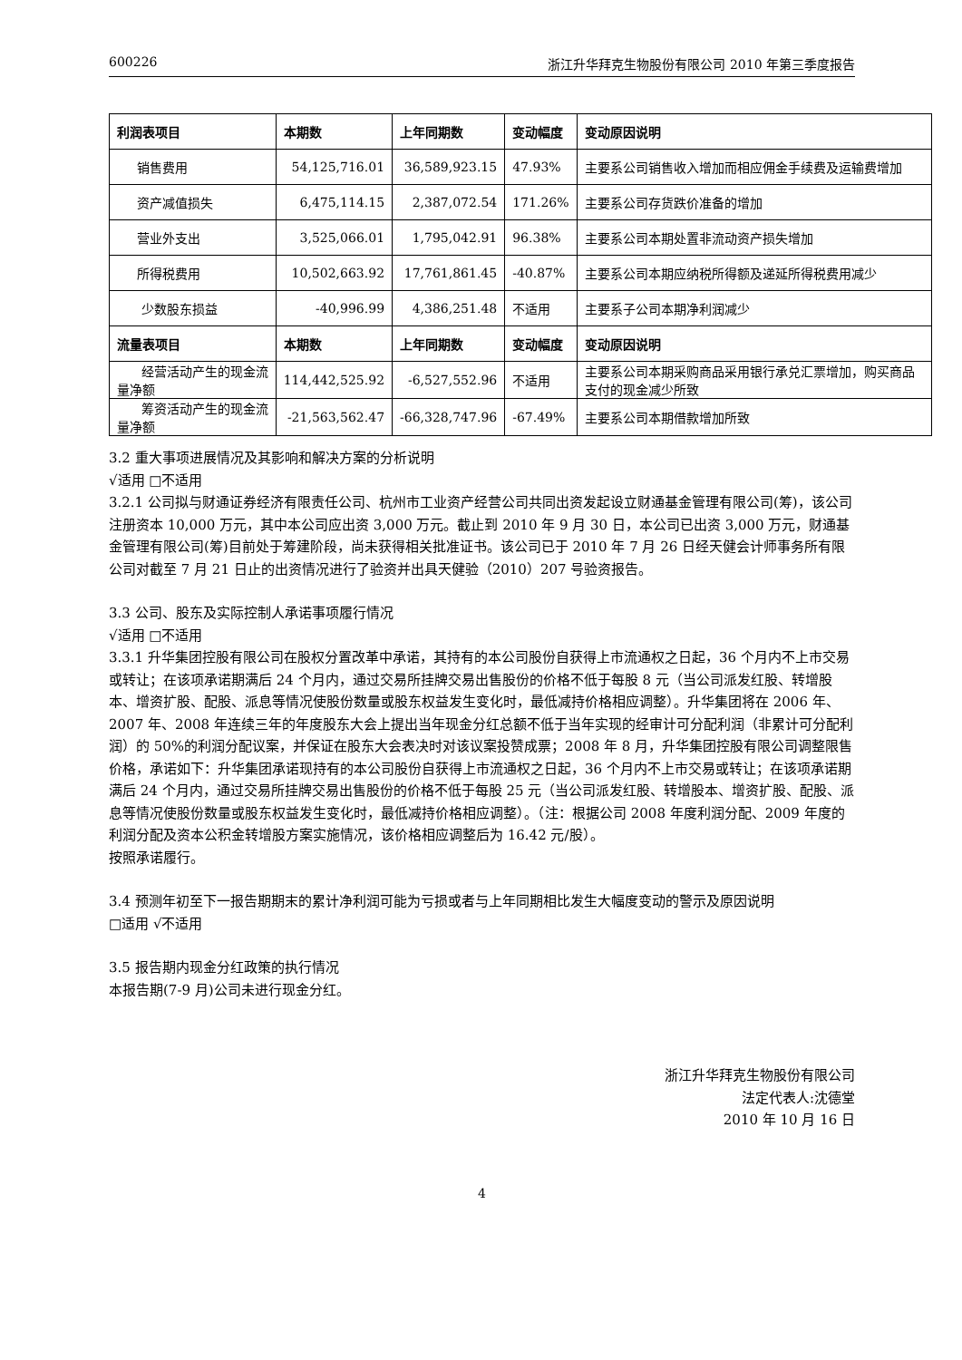600226 浙江升华拜克生物股份有限公司 2010 年第三季度报告
| 利润表项目 | 本期数 | 上年同期数 | 变动幅度 | 变动原因说明 |
| --- | --- | --- | --- | --- |
| 销售费用 | 54,125,716.01 | 36,589,923.15 | 47.93% | 主要系公司销售收入增加而相应佣金手续费及运输费增加 |
| 资产减值损失 | 6,475,114.15 | 2,387,072.54 | 171.26% | 主要系公司存货跌价准备的增加 |
| 营业外支出 | 3,525,066.01 | 1,795,042.91 | 96.38% | 主要系公司本期处置非流动资产损失增加 |
| 所得税费用 | 10,502,663.92 | 17,761,861.45 | -40.87% | 主要系公司本期应纳税所得额及递延所得税费用减少 |
| 少数股东损益 | -40,996.99 | 4,386,251.48 | 不适用 | 主要系子公司本期净利润减少 |
| 流量表项目 | 本期数 | 上年同期数 | 变动幅度 | 变动原因说明 |
| 经营活动产生的现金流量净额 | 114,442,525.92 | -6,527,552.96 | 不适用 | 主要系公司本期采购商品采用银行承兑汇票增加，购买商品支付的现金减少所致 |
| 筹资活动产生的现金流量净额 | -21,563,562.47 | -66,328,747.96 | -67.49% | 主要系公司本期借款增加所致 |
3.2 重大事项进展情况及其影响和解决方案的分析说明
√适用 □不适用
3.2.1 公司拟与财通证券经济有限责任公司、杭州市工业资产经营公司共同出资发起设立财通基金管理有限公司(筹)，该公司注册资本 10,000 万元，其中本公司应出资 3,000 万元。截止到 2010 年 9 月 30 日，本公司已出资 3,000 万元，财通基金管理有限公司(筹)目前处于筹建阶段，尚未获得相关批准证书。该公司已于 2010 年 7 月 26 日经天健会计师事务所有限公司对截至 7 月 21 日止的出资情况进行了验资并出具天健验（2010）207 号验资报告。
3.3 公司、股东及实际控制人承诺事项履行情况
√适用 □不适用
3.3.1 升华集团控股有限公司在股权分置改革中承诺，其持有的本公司股份自获得上市流通权之日起，36 个月内不上市交易或转让；在该项承诺期满后 24 个月内，通过交易所挂牌交易出售股份的价格不低于每股 8 元（当公司派发红股、转增股本、增资扩股、配股、派息等情况使股份数量或股东权益发生变化时，最低减持价格相应调整）。升华集团将在 2006 年、2007 年、2008 年连续三年的年度股东大会上提出当年现金分红总额不低于当年实现的经审计可分配利润（非累计可分配利润）的 50%的利润分配议案，并保证在股东大会表决时对该议案投赞成票；2008 年 8 月，升华集团控股有限公司调整限售价格，承诺如下：升华集团承诺现持有的本公司股份自获得上市流通权之日起，36 个月内不上市交易或转让；在该项承诺期满后 24 个月内，通过交易所挂牌交易出售股份的价格不低于每股 25 元（当公司派发红股、转增股本、增资扩股、配股、派息等情况使股份数量或股东权益发生变化时，最低减持价格相应调整）。（注：根据公司 2008 年度利润分配、2009 年度的利润分配及资本公积金转增股方案实施情况，该价格相应调整后为 16.42 元/股）。
按照承诺履行。
3.4 预测年初至下一报告期期末的累计净利润可能为亏损或者与上年同期相比发生大幅度变动的警示及原因说明
□适用 √不适用
3.5 报告期内现金分红政策的执行情况
本报告期(7-9 月)公司未进行现金分红。
浙江升华拜克生物股份有限公司
法定代表人:沈德堂
2010 年 10 月 16 日
4